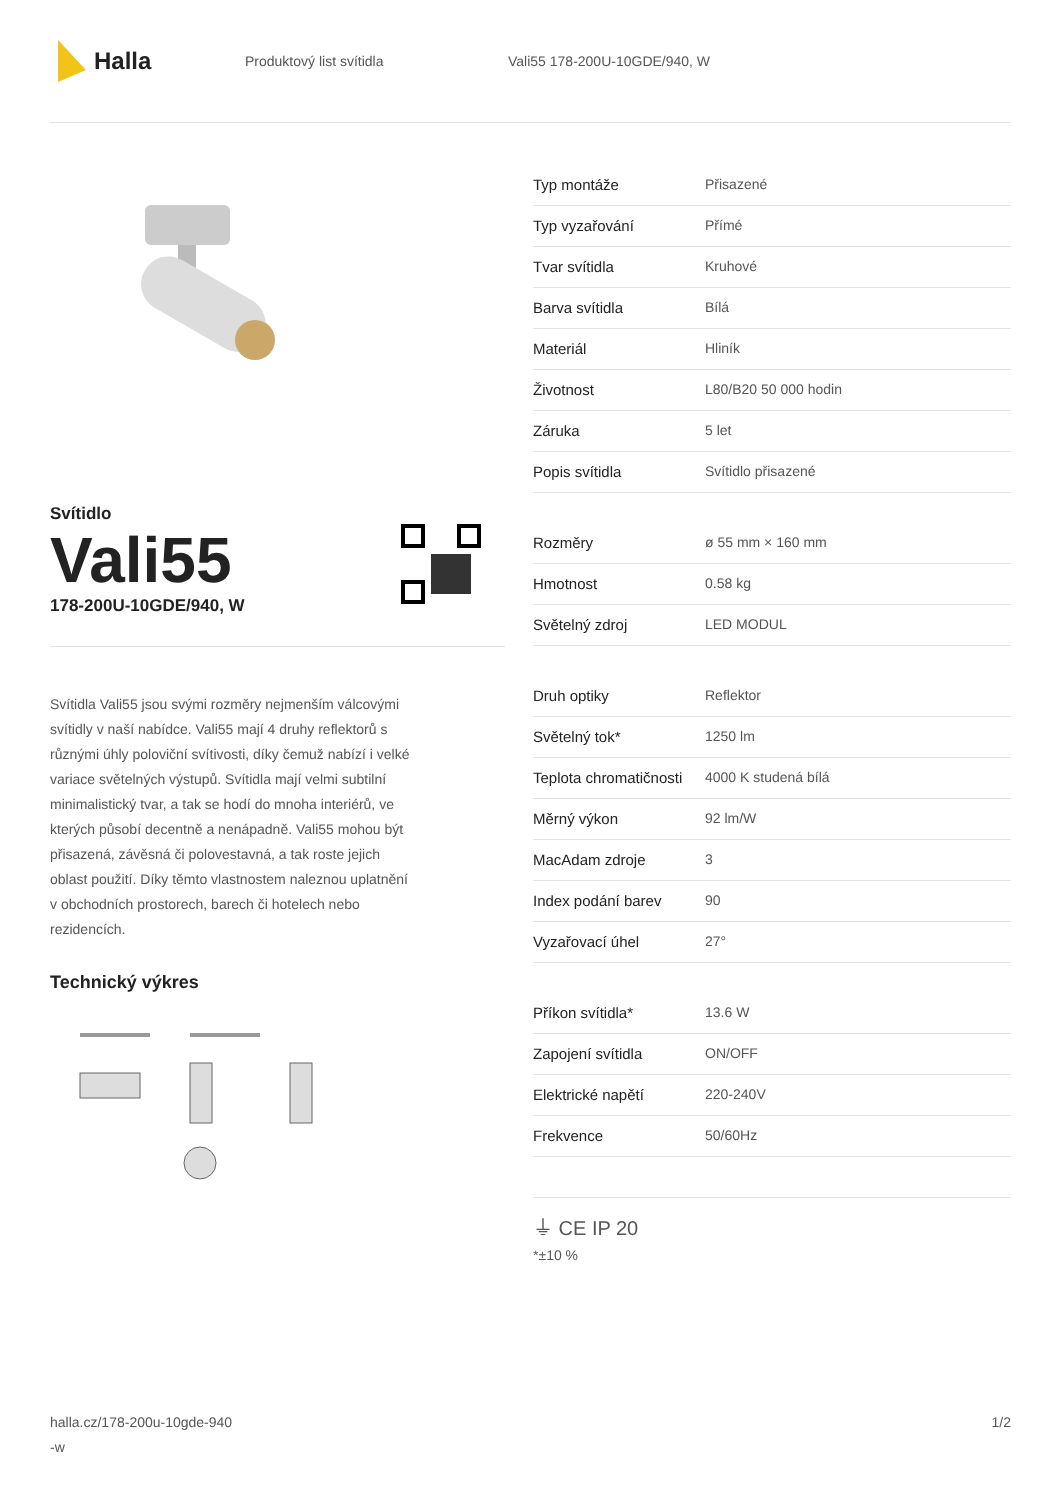Halla
Produktový list svítidla Vali55 178-200U-10GDE/940, W
Svítidlo
Vali55
178-200U-10GDE/940, W
Svítidla Vali55 jsou svými rozměry nejmenším válcovými svítidly v naší nabídce. Vali55 mají 4 druhy reflektorů s různými úhly poloviční svítivosti, díky čemuž nabízí i velké variace světelných výstupů. Svítidla mají velmi subtilní minimalistický tvar, a tak se hodí do mnoha interiérů, ve kterých působí decentně a nenápadně. Vali55 mohou být přisazená, závěsná či polovestavná, a tak roste jejich oblast použití. Díky těmto vlastnostem naleznou uplatnění v obchodních prostorech, barech či hotelech nebo rezidencích.
Technický výkres
| Typ montáže | Přisazené |
| Typ vyzařování | Přímé |
| Tvar svítidla | Kruhové |
| Barva svítidla | Bílá |
| Materiál | Hliník |
| Životnost | L80/B20 50 000 hodin |
| Záruka | 5 let |
| Popis svítidla | Svítidlo přisazené |
| Rozměry | ø 55 mm × 160 mm |
| Hmotnost | 0.58 kg |
| Světelný zdroj | LED MODUL |
| Druh optiky | Reflektor |
| Světelný tok* | 1250 lm |
| Teplota chromatičnosti | 4000 K studená bílá |
| Měrný výkon | 92 lm/W |
| MacAdam zdroje | 3 |
| Index podání barev | 90 |
| Vyzařovací úhel | 27° |
| Příkon svítidla* | 13.6 W |
| Zapojení svítidla | ON/OFF |
| Elektrické napětí | 220-240V |
| Frekvence | 50/60Hz |
⏚ CE IP 20
*±10 %
halla.cz/178-200u-10gde-940
-w
1/2